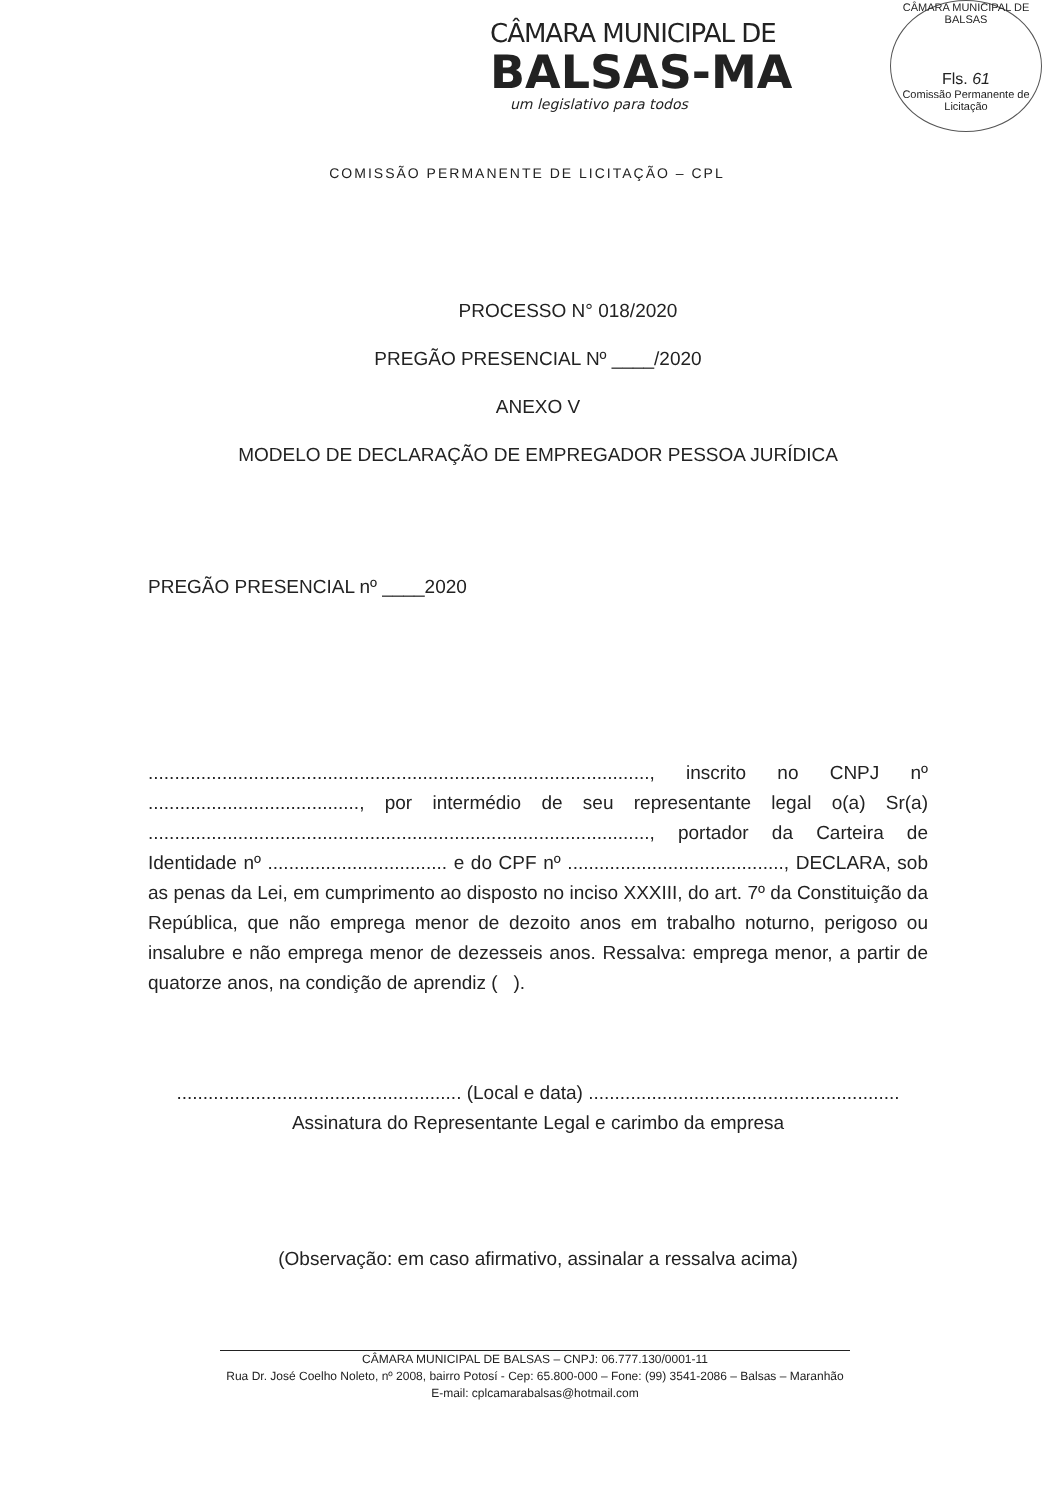CÂMARA MUNICIPAL DE
BALSAS-MA
um legislativo para todos
CÂMARA MUNICIPAL DE BALSAS
Fls. 61
Comissão Permanente de Licitação
COMISSÃO PERMANENTE DE LICITAÇÃO – CPL
PROCESSO N° 018/2020
PREGÃO PRESENCIAL Nº ____/2020
ANEXO V
MODELO DE DECLARAÇÃO DE EMPREGADOR PESSOA JURÍDICA
PREGÃO PRESENCIAL nº ____2020
..............................................................................................., inscrito no CNPJ nº ........................................, por intermédio de seu representante legal o(a) Sr(a) ..............................................................................................., portador da Carteira de Identidade nº .................................. e do CPF nº ........................................., DECLARA, sob as penas da Lei, em cumprimento ao disposto no inciso XXXIII, do art. 7º da Constituição da República, que não emprega menor de dezoito anos em trabalho noturno, perigoso ou insalubre e não emprega menor de dezesseis anos. Ressalva: emprega menor, a partir de quatorze anos, na condição de aprendiz ( ).
...................................................... (Local e data) ...........................................................
Assinatura do Representante Legal e carimbo da empresa
(Observação: em caso afirmativo, assinalar a ressalva acima)
CÂMARA MUNICIPAL DE BALSAS – CNPJ: 06.777.130/0001-11
Rua Dr. José Coelho Noleto, nº 2008, bairro Potosí - Cep: 65.800-000 – Fone: (99) 3541-2086 – Balsas – Maranhão
E-mail: cplcamarabalsas@hotmail.com